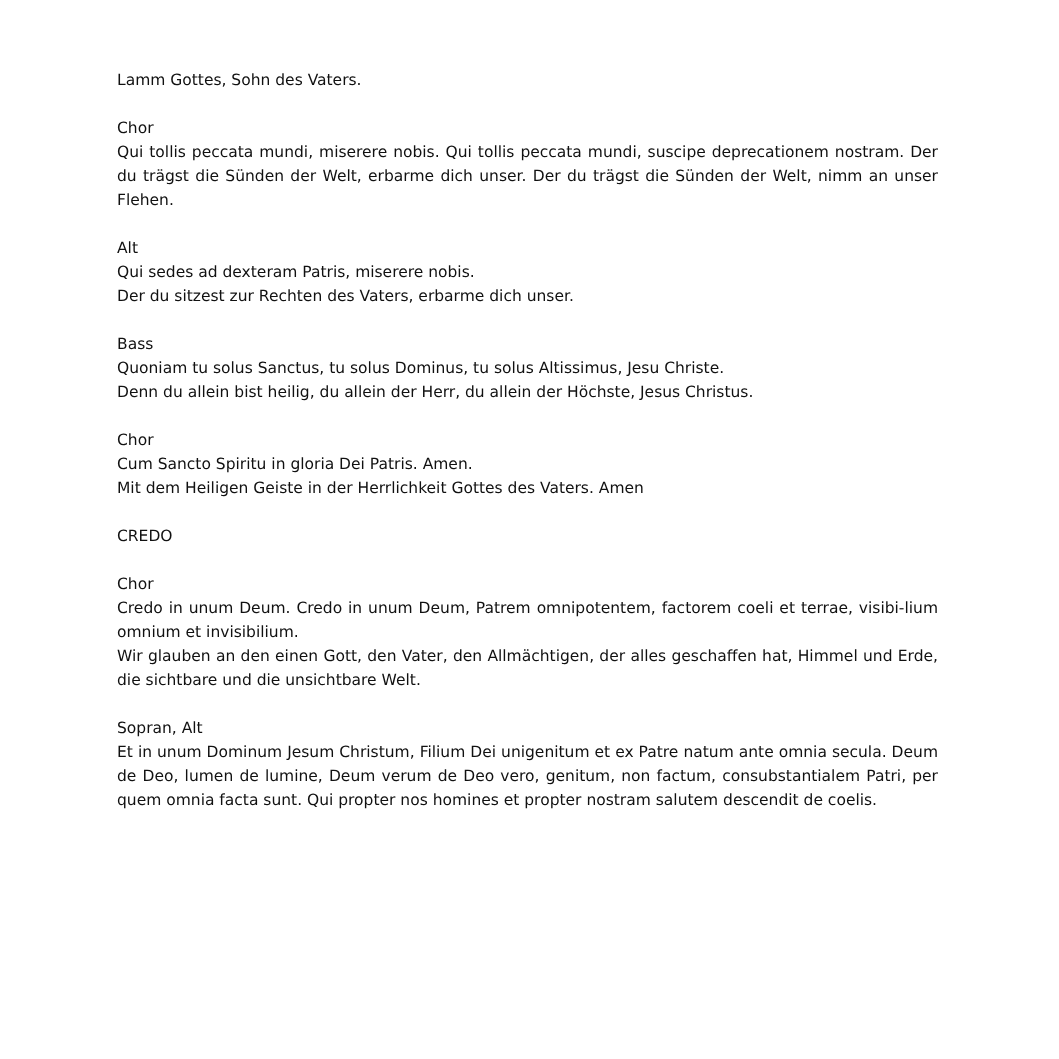Lamm Gottes, Sohn des Vaters.
Chor
Qui tollis peccata mundi, miserere nobis. Qui tollis peccata mundi, suscipe deprecationem nostram. Der du trägst die Sünden der Welt, erbarme dich unser. Der du trägst die Sünden der Welt, nimm an unser Flehen.
Alt
Qui sedes ad dexteram Patris, miserere nobis.
Der du sitzest zur Rechten des Vaters, erbarme dich unser.
Bass
Quoniam tu solus Sanctus, tu solus Dominus, tu solus Altissimus, Jesu Christe.
Denn du allein bist heilig, du allein der Herr, du allein der Höchste, Jesus Christus.
Chor
Cum Sancto Spiritu in gloria Dei Patris. Amen.
Mit dem Heiligen Geiste in der Herrlichkeit Gottes des Vaters. Amen
CREDO
Chor
Credo in unum Deum. Credo in unum Deum, Patrem omnipotentem, factorem coeli et terrae, visibi-lium omnium et invisibilium.
Wir glauben an den einen Gott, den Vater, den Allmächtigen, der alles geschaffen hat, Himmel und Erde, die sichtbare und die unsichtbare Welt.
Sopran, Alt
Et in unum Dominum Jesum Christum, Filium Dei unigenitum et ex Patre natum ante omnia secula. Deum de Deo, lumen de lumine, Deum verum de Deo vero, genitum, non factum, consubstantialem Patri, per quem omnia facta sunt. Qui propter nos homines et propter nostram salutem descendit de coelis.